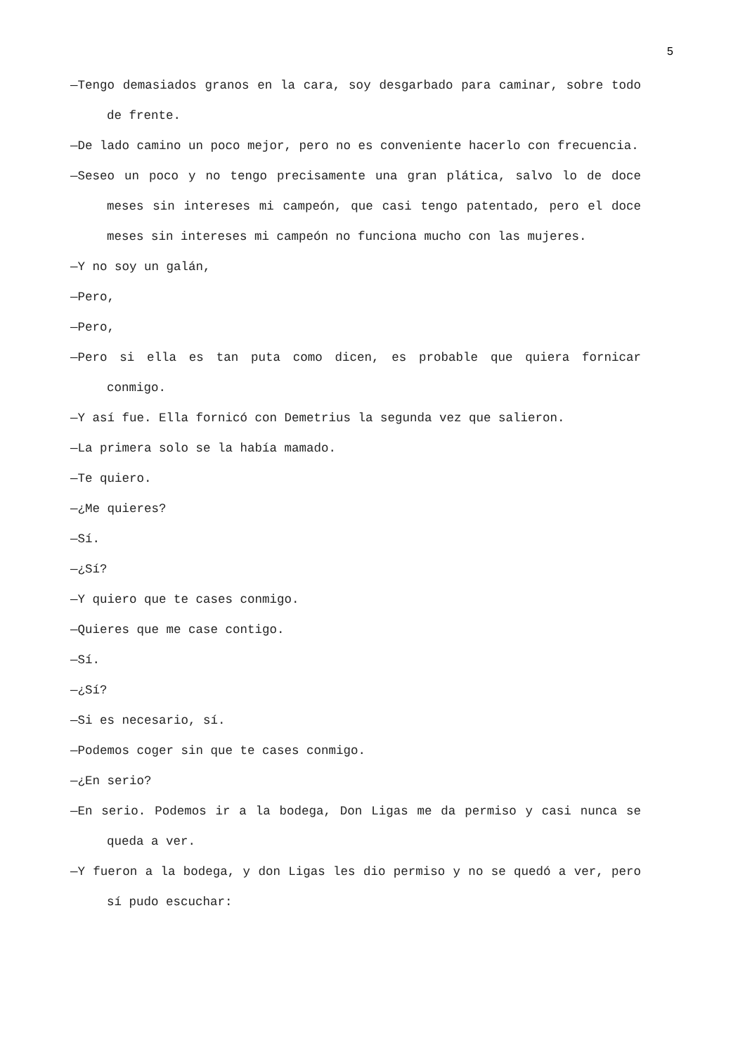5
—Tengo demasiados granos en la cara, soy desgarbado para caminar, sobre todo de frente.
—De lado camino un poco mejor, pero no es conveniente hacerlo con frecuencia.
—Seseo un poco y no tengo precisamente una gran plática, salvo lo de doce meses sin intereses mi campeón, que casi tengo patentado, pero el doce meses sin intereses mi campeón no funciona mucho con las mujeres.
—Y no soy un galán,
—Pero,
—Pero,
—Pero si ella es tan puta como dicen, es probable que quiera fornicar conmigo.
—Y así fue. Ella fornicó con Demetrius la segunda vez que salieron.
—La primera solo se la había mamado.
—Te quiero.
—¿Me quieres?
—Sí.
—¿Sí?
—Y quiero que te cases conmigo.
—Quieres que me case contigo.
—Sí.
—¿Sí?
—Si es necesario, sí.
—Podemos coger sin que te cases conmigo.
—¿En serio?
—En serio. Podemos ir a la bodega, Don Ligas me da permiso y casi nunca se queda a ver.
—Y fueron a la bodega, y don Ligas les dio permiso y no se quedó a ver, pero sí pudo escuchar: